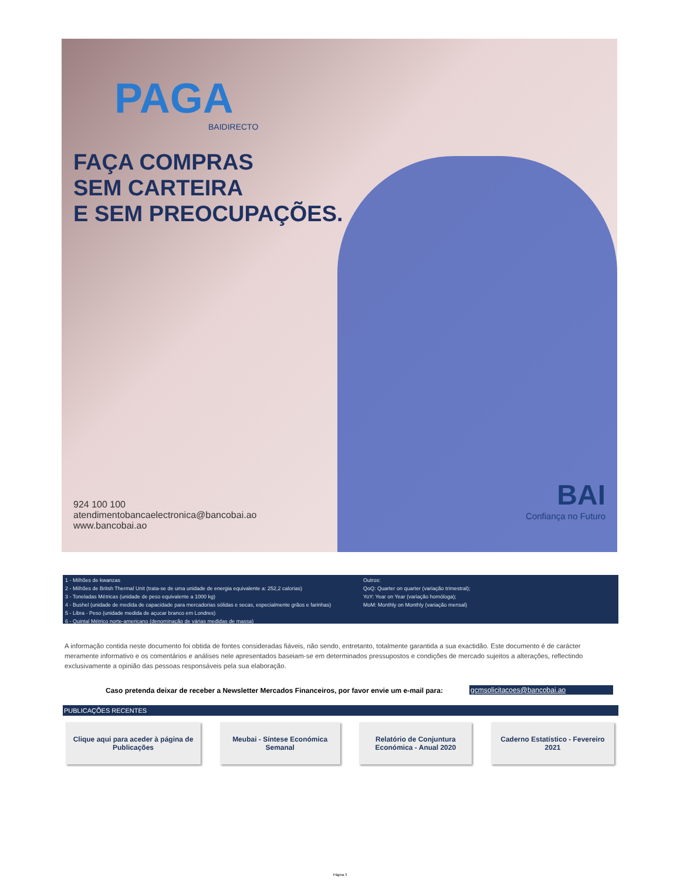PAGA
BAIDIRECTO
FAÇA COMPRAS
SEM CARTEIRA
E SEM PREOCUPAÇÕES.
924 100 100
atendimentobancaelectronica@bancobai.ao
www.bancobai.ao
BAI
Confiança no Futuro
1 - Milhões de kwanzas
2 - Milhões de Britsh Thermal Unit (trata-se de uma unidade de energia equivalente a: 252,2 calorias)
3 - Toneladas Métricas (unidade de peso equivalente a 1000 kg)
4 - Bushel (unidade de medida de capacidade para mercadorias sólidas e secas, especialmente grãos e farinhas)
5 - Libra - Peso (unidade medida de açucar branco em Londres)
6 - Quintal Métrico norte-americano (denominação de várias medidas de massa)
Outros:
QoQ: Quarter on quarter (variação trimestral);
YoY: Year on Year (variação homóloga);
MoM: Monthly on Monthly (variação mensal)
A informação contida neste documento foi obtida de fontes consideradas fiáveis, não sendo, entretanto, totalmente garantida a sua exactidão. Este documento é de carácter meramente informativo e os comentários e análises nele apresentados baseiam-se em determinados pressupostos e condições de mercado sujeitos a alterações, reflectindo exclusivamente a opinião das pessoas responsáveis pela sua elaboração.
Caso pretenda deixar de receber a Newsletter Mercados Financeiros, por favor envie um e-mail para:
gcmsolicitacoes@bancobai.ao
PUBLICAÇÕES RECENTES
Clique aqui para aceder à página de Publicações
Meubai - Síntese Económica Semanal
Relatório de Conjuntura Económica - Anual 2020
Caderno Estatístico - Fevereiro 2021
Página 3